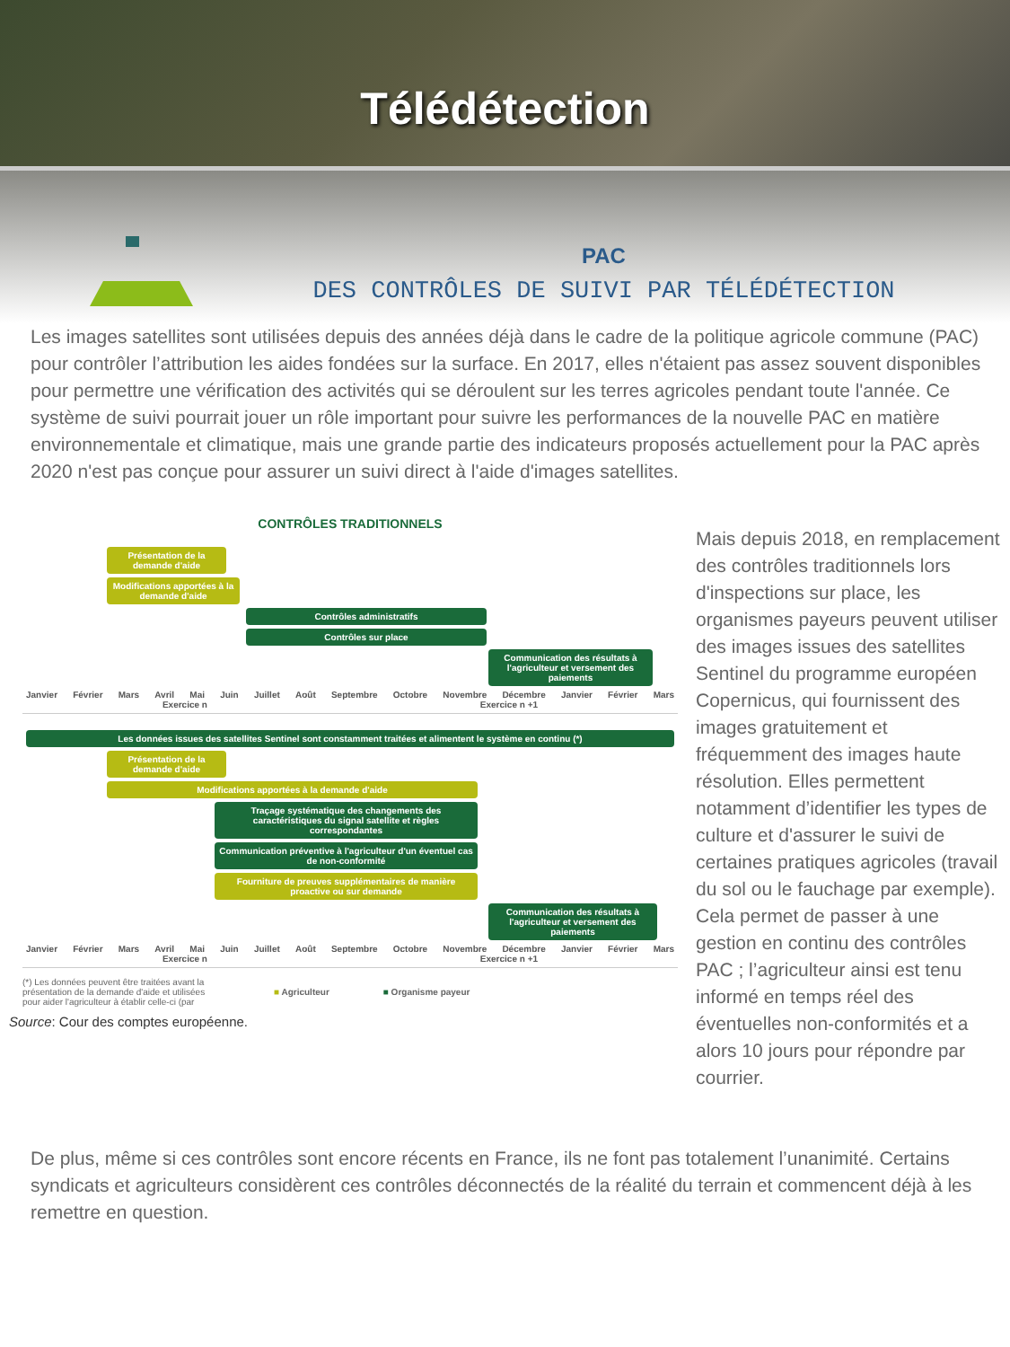Télédétection
PAC
DES CONTRÔLES DE SUIVI PAR TÉLÉDÉTECTION
Les images satellites sont utilisées depuis des années déjà dans le cadre de la politique agricole commune (PAC) pour contrôler l’attribution les aides fondées sur la surface. En 2017, elles n'étaient pas assez souvent disponibles pour permettre une vérification des activités qui se déroulent sur les terres agricoles pendant toute l'année. Ce système de suivi pourrait jouer un rôle important pour suivre les performances de la nouvelle PAC en matière environnementale et climatique, mais une grande partie des indicateurs proposés actuellement pour la PAC après 2020 n'est pas conçue pour assurer un suivi direct à l'aide d'images satellites.
CONTRÔLES TRADITIONNELS
Présentation de la demande d'aide
Modifications apportées à la demande d'aide
Contrôles administratifs
Contrôles sur place
Communication des résultats à l'agriculteur et versement des paiements
Janvier Février Mars Avril Mai Juin Juillet Août Septembre Octobre Novembre Décembre Janvier Février Mars
Exercice n Exercice n +1
Les données issues des satellites Sentinel sont constamment traitées et alimentent le système en continu (*)
Présentation de la demande d'aide
Modifications apportées à la demande d'aide
Traçage systématique des changements des caractéristiques du signal satellite et règles correspondantes
Communication préventive à l'agriculteur d'un éventuel cas de non-conformité
Fourniture de preuves supplémentaires de manière proactive ou sur demande
Communication des résultats à l'agriculteur et versement des paiements
Janvier Février Mars Avril Mai Juin Juillet Août Septembre Octobre Novembre Décembre Janvier Février Mars
Exercice n Exercice n +1
(*) Les données peuvent être traitées avant la présentation de la demande d'aide et utilisées pour aider l'agriculteur à établir celle-ci (par
■ Agriculteur ■ Organisme payeur
Source: Cour des comptes européenne.
Mais depuis 2018, en remplacement des contrôles traditionnels lors d'inspections sur place, les organismes payeurs peuvent utiliser des images issues des satellites Sentinel du programme européen Copernicus, qui fournissent des images gratuitement et fréquemment des images haute résolution. Elles permettent notamment d’identifier les types de culture et d'assurer le suivi de certaines pratiques agricoles (travail du sol ou le fauchage par exemple). Cela permet de passer à une gestion en continu des contrôles PAC ; l’agriculteur ainsi est tenu informé en temps réel des éventuelles non-conformités et a alors 10 jours pour répondre par courrier.
De plus, même si ces contrôles sont encore récents en France, ils ne font pas totalement l’unanimité. Certains syndicats et agriculteurs considèrent ces contrôles déconnectés de la réalité du terrain et commencent déjà à les remettre en question.